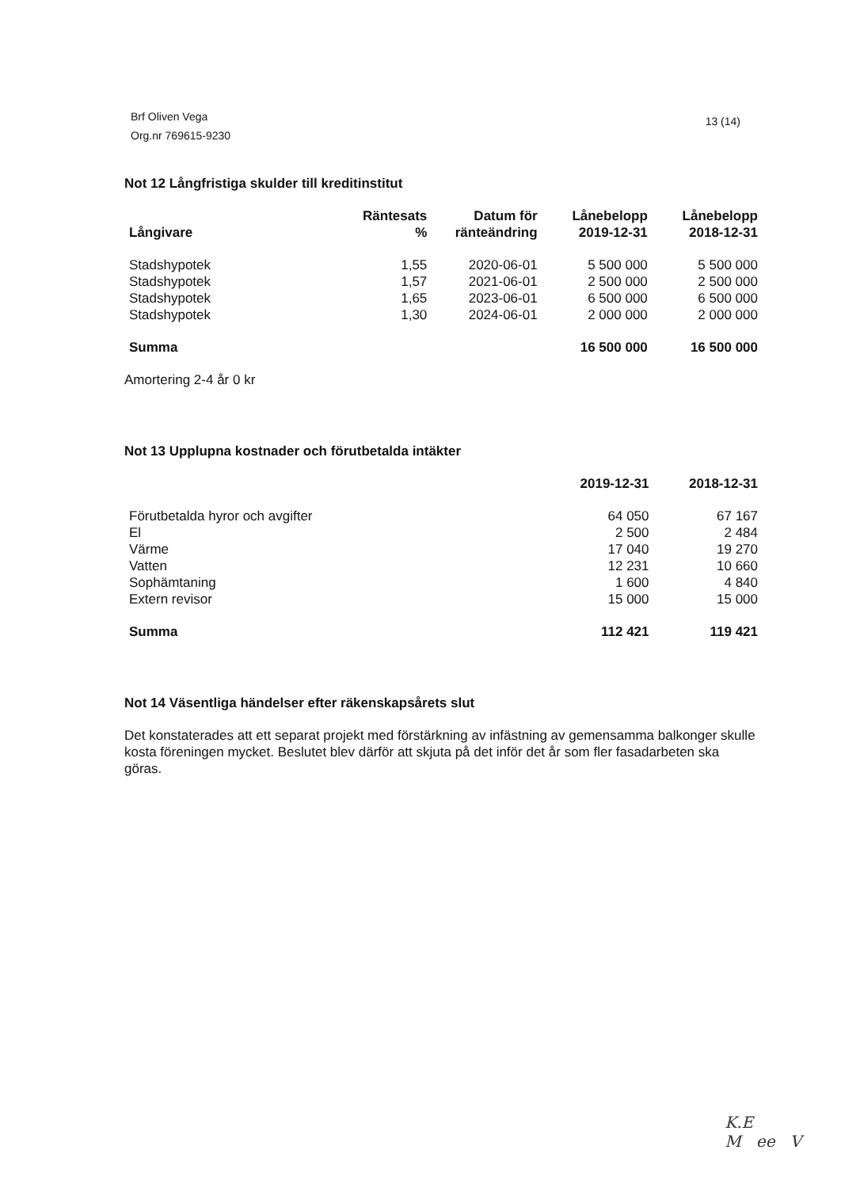Brf Oliven Vega
Org.nr 769615-9230
13 (14)
Not 12 Långfristiga skulder till kreditinstitut
| Långivare | Räntesats % | Datum för ränteändring | Lånebelopp 2019-12-31 | Lånebelopp 2018-12-31 |
| --- | --- | --- | --- | --- |
| Stadshypotek | 1,55 | 2020-06-01 | 5 500 000 | 5 500 000 |
| Stadshypotek | 1,57 | 2021-06-01 | 2 500 000 | 2 500 000 |
| Stadshypotek | 1,65 | 2023-06-01 | 6 500 000 | 6 500 000 |
| Stadshypotek | 1,30 | 2024-06-01 | 2 000 000 | 2 000 000 |
| Summa | | | 16 500 000 | 16 500 000 |
Amortering 2-4 år 0 kr
Not 13 Upplupna kostnader och förutbetalda intäkter
| | 2019-12-31 | 2018-12-31 |
| --- | --- | --- |
| Förutbetalda hyror och avgifter | 64 050 | 67 167 |
| El | 2 500 | 2 484 |
| Värme | 17 040 | 19 270 |
| Vatten | 12 231 | 10 660 |
| Sophämtaning | 1 600 | 4 840 |
| Extern revisor | 15 000 | 15 000 |
| Summa | 112 421 | 119 421 |
Not 14 Väsentliga händelser efter räkenskapsårets slut
Det konstaterades att ett separat projekt med förstärkning av infästning av gemensamma balkonger skulle kosta föreningen mycket. Beslutet blev därför att skjuta på det inför det år som fler fasadarbeten ska göras.
K.E
M ee V